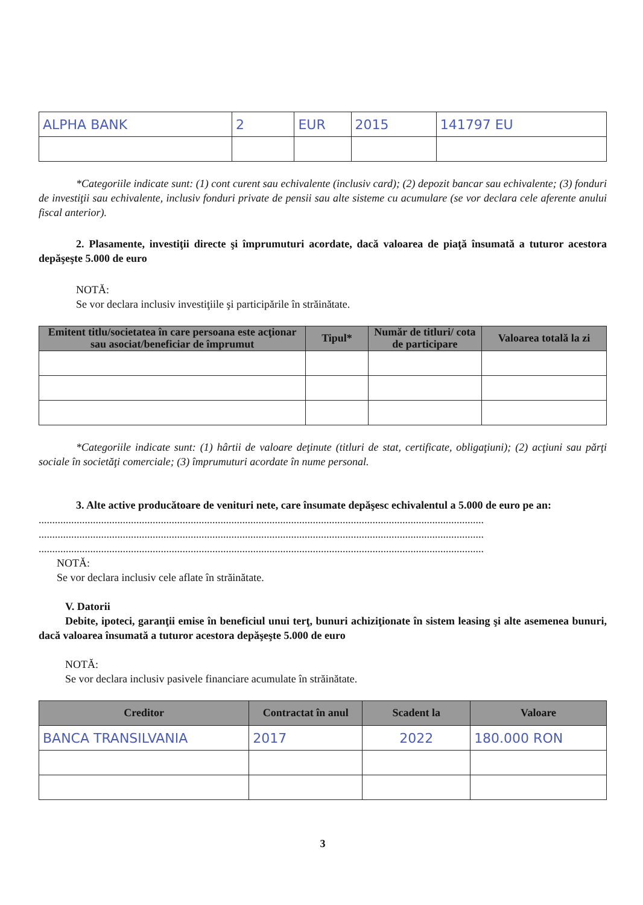| ALPHA BANK | 2 | EUR | 2015 | 141797 EU |
*Categoriile indicate sunt: (1) cont curent sau echivalente (inclusiv card); (2) depozit bancar sau echivalente; (3) fonduri de investiţii sau echivalente, inclusiv fonduri private de pensii sau alte sisteme cu acumulare (se vor declara cele aferente anului fiscal anterior).
2. Plasamente, investiţii directe şi împrumuturi acordate, dacă valoarea de piaţă însumată a tuturor acestora depăşeşte 5.000 de euro
NOTĂ:
Se vor declara inclusiv investiţiile şi participările în străinătate.
| Emitent titlu/societatea în care persoana este acţionar sau asociat/beneficiar de împrumut | Tipul* | Număr de titluri/ cota de participare | Valoarea totală la zi |
| --- | --- | --- | --- |
*Categoriile indicate sunt: (1) hârtii de valoare deţinute (titluri de stat, certificate, obligaţiuni); (2) acţiuni sau părţi sociale în societăţi comerciale; (3) împrumuturi acordate în nume personal.
3. Alte active producătoare de venituri nete, care însumate depăşesc echivalentul a 5.000 de euro pe an:
....................................................................................................................................................................
....................................................................................................................................................................
....................................................................................................................................................................
NOTĂ:
Se vor declara inclusiv cele aflate în străinătate.
V. Datorii
Debite, ipoteci, garanţii emise în beneficiul unui terţ, bunuri achiziţionate în sistem leasing şi alte asemenea bunuri, dacă valoarea însumată a tuturor acestora depăşeşte 5.000 de euro
NOTĂ:
Se vor declara inclusiv pasivele financiare acumulate în străinătate.
| Creditor | Contractat în anul | Scadent la | Valoare |
| --- | --- | --- | --- |
| BANCA TRANSILVANIA | 2017 | 2022 | 180.000 RON |
3